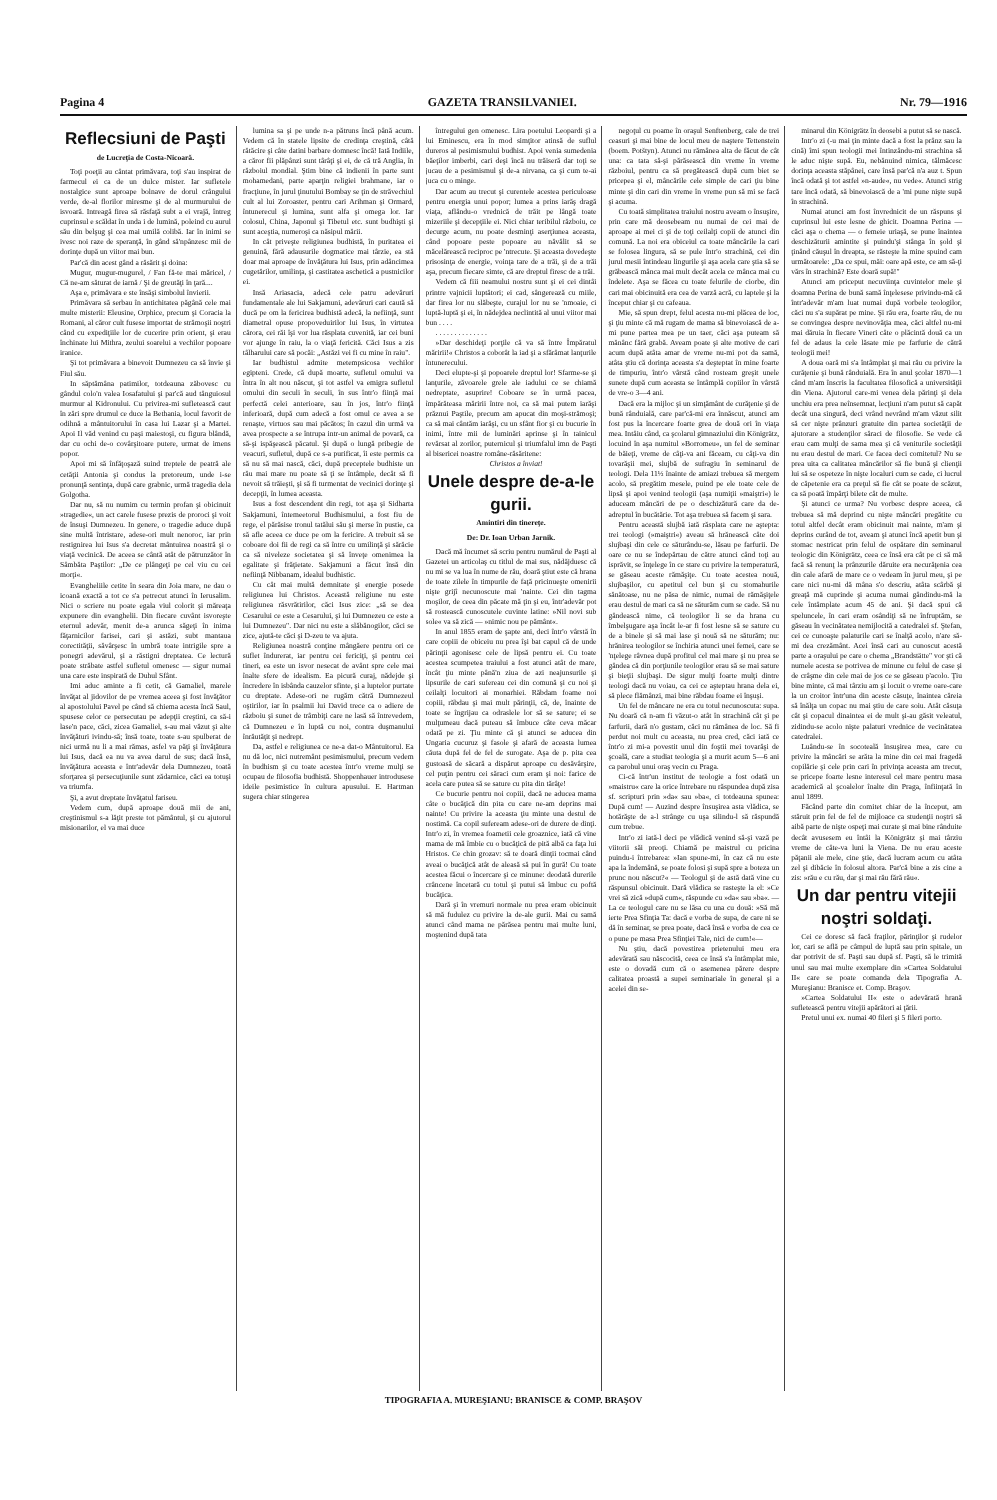Pagina 4 GAZETA TRANSILVANIEI. Nr. 79—1916
Reflecsiuni de Paşti
de Lucreţia de Costa-Nicoară.
Toţi poeţii au cântat primăvara, toţi s'au inspirat de farmecul ei ca de un dulce mister. Iar sufletele nostalgice sunt aproape bolnave de dorul crângului verde, de-al florilor miresme şi de al murmurului de isvoară. Intreagă firea să răsfaţă subt a ei vrajă, întreg cuprinsul e scăldat în unda i de lumină, poleind cu aurul său din belşug şi cea mai umilă colibă. Iar în inimi se ivesc noi raze de speranţă, în gând să'npânzesc mii de dorinţe după un viitor mai bun.
Par'că din acest gând a răsărit şi doina:
Mugur, mugur-mugurel, / Fan fă-te mai măricel, / Că ne-am săturat de iarnă / Şi de greutăţi în ţară....
Aşa e, primăvara e ste însăşi simbolul învierii.
Primăvara să serbau în antichitatea păgână cele mai multe misterii: Eleusine, Orphice, precum şi Coracia la Romani, al căror cult fusese importat de strămoşii noştri când cu expediţiile lor de cucerire prin orient, şi erau închinate lui Mithra, zeului soarelui a vechilor popoare iranice.
Şi tot primăvara a binevoit Dumnezeu ca să învie şi Fiul său.
In săptămâna patimilor, totdeauna zăbovesc cu gândul colo'n valea Iosafatului şi par'că aud tânguiosul murmur al Kidronului. Cu privirea-mi sufletească caut în zări spre drumul ce duce la Bethania, locul favorit de odihnă a mântuitorului în casa lui Lazar şi a Martei. Apoi Il văd venind cu paşi maiestoşi, cu figura blândă, dar cu ochi de-o covârşitoare putere, urmat de imens popor.
Apoi mi să înfăţoşază suind treptele de peatră ale cetăţii Antonia şi condus la pretoreum, unde i-se pronunţă sentinţa, după care grabnic, urmă tragedia dela Golgotha.
Dar nu, să nu numim cu termin profan şi obicinuit »tragedie«, un act carele fusese prezis de proroci şi voit de însuşi Dumnezeu. In genere, o tragedie aduce după sine multă întristare, adese-ori mult nenoroc, iar prin restignirea lui Isus s'a decretat mântuirea noastră şi o viaţă vecinică. De aceea se cântă atât de pătrunzător în Sâmbăta Paştilor: „De ce plângeţi pe cel viu cu cei morţi«.
Evangheliile cetite în seara din Joia mare, ne dau o icoană exactă a tot ce s'a petrecut atunci în Ierusalim. Nici o scriere nu poate egala viul colorit şi măreaţa expunere din evanghelii. Din fiecare cuvânt isvoreşte eternul adevăr, menit de-a arunca săgeţi în inima făţarnicilor farisei, cari şi astăzi, subt mantaua corectităţii, săvârşesc în umbră toate intrigile spre a ponegri adevărul, şi a răstigni dreptatea. Ce lectură poate străbate astfel sufletul omenesc — sigur numai una care este inspirată de Duhul Sfânt.
Imi aduc aminte a fi cetit, că Gamaliel, marele învăţat al jidovilor de pe vremea aceea şi fost învăţător al apostolului Pavel pe când să chiema acesta încă Saul, spusese celor ce persecutau pe adepţii creştini, ca să-i lase'n pace, căci, zicea Gamaliel, s-au mai văzut şi alte învăţături ivindu-să; însă toate, toate s-au spulberat de nici urmă nu li a mai rămas, asfel va păţi şi învăţătura lui Isus, dacă ea nu va avea darul de sus; dacă însă, învăţătura aceasta e într'adevăr dela Dumnezeu, toată sforţarea şi persecuţiunile sunt zădarnice, căci ea totuşi va triumfa.
Şi, a avut dreptate învăţatul fariseu.
Vedem cum, după aproape două mii de ani, creştinismul s-a lăţit preste tot pământul, şi cu ajutorul misionarilor, el va mai duce
lumina sa şi pe unde n-a pătruns încă până acum. Vedem că în statele lipsite de credinţa creştină, câtă rătăcire şi câte datini barbare domnesc încă! Iată Indiile, a căror fii plăpânzi sunt târâţi şi ei, de că tră Anglia, în războiul mondial. Ştim bine că indienii în parte sunt mohamedani, parte aparţin religiei brahmane, iar o fracţiune, în jurul ţinutului Bombay se ţin de străvechiul cult al lui Zoroaster, pentru cari Arihman şi Ormard, întunerecul şi lumina, sunt alfa şi omega lor. Iar colosul, China, Japonul şi Tibetul etc. sunt budhişti şi sunt aceştia, numeroşi ca năsipul mării.
In cât priveşte religiunea budhistă, în puritatea ei genuină, fără adausurile dogmatice mai târzie, ea stă doar mai aproape de învăţătura lui Isus, prin adâncimea cugetărilor, umilinţa, şi castitatea aschetică a pustnicilor ei.
Insă Ariasacia, adecă cele patru adevăruri fundamentale ale lui Sakjamuni, adevăruri cari caută să ducă pe om la fericirea budhistă adecă, la nefiinţă, sunt diametral opuse propoveduirilor lui Isus, în virtutea cărora, cei răi îşi vor lua răsplata cuvenită, iar cei buni vor ajunge în raiu, la o viaţă fericită. Căci Isus a zis tâlharului care să pocăi: „Astăzi vei fi cu mine în raiu".
Iar budhistul admite metempsicosa vechilor egipteni. Crede, că după moarte, sufletul omului va întra în alt nou născut, şi tot astfel va emigra sufletul omului din seculi în seculi, în sus într'o fiinţă mai perfectă celei anterioare, sau în jos, într'o fiinţă inferioară, după cum adecă a fost omul ce avea a se renaşte, virtuos sau mai păcătos; în cazul din urmă va avea prospecte a se întrupa intr-un animal de povară, ca să-şi ispăşească păcatul. Şi după o lungă pribegie de veacuri, sufletul, după ce s-a purificat, îi este permis ca să nu să mai nască, căci, după preceptele budhiste un rău mai mare nu poate să ţi se întâmple, decât să fi nevoit să trăieşti, şi să fi turmentat de vecinici dorinţe şi decepţii, în lumea aceasta.
Isus a fost descendent din regi, tot aşa şi Sidharta Sakjamuni, întemeetorul Budhismului, a fost fiu de rege, el părăsise tronul tatălui său şi merse în pustie, ca să afle aceea ce duce pe om la fericire. A trebuit să se coboare doi fii de regi ca să între cu umilinţă şi sărăcie ca să niveleze societatea şi să înveţe omenimea la egalitate şi frăţietate. Sakjamuni a făcut însă din nefiinţă Nibbanam, idealul budhistic.
Cu cât mai multă demnitate şi energie posede religiunea lui Christos. Această religiune nu este religiunea răsvrătirilor, căci Isus zice: „să se dea Cesarului ce este a Cesarului, şi lui Dumnezeu ce este a lui Dumnezeu". Dar nici nu este a slăbănogilor, căci se zice, ajută-te căci şi D-zeu te va ajuta.
Religiunea noastră conţine mângăere pentru ori ce suflet îndurerat, iar pentru cei fericiţi, şi pentru cei tineri, ea este un isvor nesecat de avânt spre cele mai înalte sfere de idealism. Ea picură curaj, nădejde şi încredere în isbânda cauzelor sfinte, şi a luptelor purtate cu dreptate. Adese-ori ne rugăm cătră Dumnezeul oştirilor, iar în psalmii lui David trece ca o adiere de războiu şi sunet de trâmbiţi care ne lasă să întrevedem, că Dumnezeu e în luptă cu noi, contra duşmanului înrăutăţit şi nedrept.
Da, astfel e religiunea ce ne-a dat-o Mântuitorul. Ea nu dă loc, nici nutremânt pesimismului, precum vedem în budhism şi cu toate acestea într'o vreme mulţi se ocupau de filosofia budhistă. Shoppenhauer introdusese ideile pesimistice în cultura apusului. E. Hartman sugera chiar stingerea
întregului gen omenesc. Lira poetului Leopardi şi a lui Eminescu, era în mod simţitor atinsă de suflul dureros al pesimismului budhist. Apoi venia sumedenia băeţilor imberbi, cari deşi încă nu trăiseră dar toţi se jucau de a pesimismul şi de-a nirvana, ca şi cum te-ai juca cu o minge.
Dar acum au trecut şi curentele acestea periculoase pentru energia unui popor; lumea a prins iarăş dragă viaţa, aflându-o vrednică de trăit pe lângă toate mizeriile şi decepţiile ei. Nici chiar teribilul războiu, ce decurge acum, nu poate desminţi aserţiunea aceasta, când popoare peste popoare au năvălit să se măcelărească reciproc pe 'ntrecute. Şi aceasta dovedeşte prisosinţa de energie, voinţa tare de a trăi, şi de a trăi aşa, precum fiecare simte, că are dreptul firesc de a trăi.
Vedem că fiii neamului nostru sunt şi ei cei dintâi printre vajnicii luptători; ei cad, sângerează cu miile, dar firea lor nu slăbeşte, curajul lor nu se 'nmoaie, ci luptă-luptă şi ei, în nădejdea neclintită al unui viitor mai bun . . . .
. . . . . . . . . . . . . .
»Dar deschideţi porţile că va să între Împăratul măririi!« Christos a coborât la iad şi a sfărâmat lanţurile întunerecului.
Deci elupte-şi şi popoarele dreptul lor! Sfarme-se şi lanţurile, zăvoarele grele ale iadului ce se chiamă nedreptate, asuprire! Coboare se în urmă pacea, împărăteasa măririi între noi, ca să mai putem iarăşi prăznui Paştile, precum am apucat din moşi-strămoşi; ca să mai cântăm iarăşi, cu un sfânt fior şi cu bucurie în inimi, între mii de luminări aprinse şi în tainicul revărsat al zorilor, puternicul şi triumfalul imn de Paşti al bisericei noastre române-răsăritene:
Christos a înviat!
Unele despre de-a-le gurii.
Amintiri din tinereţe.
De: Dr. Ioan Urban Jarnik.
Dacă mă încumet să scriu pentru numărul de Paşti al Gazetei un articolaş cu titlul de mai sus, nădăjduesc că nu mi se va lua în nume de rău, doară ştiut este că hrana de toate zilele în timpurile de faţă pricinueşte omenirii nişte grijî necunoscute mai 'nainte. Cei din tagma moşilor, de ceea din păcate mă ţin şi eu, într'adevăr pot să rostească cunoscutele cuvinte latine: »Nil novi sub sole« va să zică — »nimic nou pe pământ«.
In anul 1855 eram de şapte ani, deci într'o vârstă în care copiii de obiceiu nu prea îşi bat capul că de unde părinţii agonisesc cele de lipsă pentru ei. Cu toate acestea scumpetea traiului a fost atunci atât de mare, încât ţiu minte până'n ziua de azi neajunsurile şi lipsurile de cari sufereau cei din comună şi cu noi şi ceilalţi locuitori ai monarhiei. Răbdam foame noi copiii, răbdau şi mai mult părinţii, că, de, înainte de toate se îngrijau ca odraslele lor să se sature; ei se mulţumeau dacă puteau să îmbuce câte ceva măcar odată pe zi. Ţiu minte că şi atunci se aducea din Ungaria cucuruz şi fasole şi afară de aceasta lumea căuta după fel de fel de surogate. Aşa de p. pita cea gustoasă de săcară a dispărut aproape cu desăvârşire, cel puţin pentru cei săraci cum eram şi noi: farice de acela care putea să se sature cu pita din tărâţe!
Ce bucurie pentru noi copiii, dacă ne aducea mama câte o bucăţică din pita cu care ne-am deprins mai nainte! Cu privire la aceasta ţiu minte una destul de nostimă. Ca copil sufeream adese-ori de durere de dinţi. Intr'o zi, în vremea foametii cele groaznice, iată că vine mama de mă îmbie cu o bucăţică de pită albă ca faţa lui Hristos. Ce chin grozav: să te doară dinţii tocmai când aveai o bucăţică atât de aleasă să pui în gură! Cu toate acestea făcui o încercare şi ce minune: deodată durerile crâncene încetară cu totul şi putui să îmbuc cu poftă bucăţica.
Dară şi în vremuri normale nu prea eram obicinuit să mă fudulez cu privire la de-ale gurii. Mai cu samă atunci când mama ne părăsea pentru mai multe luni, moştenind după tata
negoţul cu poame în oraşul Senftenberg, cale de trei ceasuri şi mai bine de locul meu de naştere Tettenstein (boem. Potštyn). Atunci nu rămânea alta de făcut de cât una: ca tata să-şi părăsească din vreme în vreme războiul, pentru ca să pregătească după cum biet se pricepea şi el, mâncările cele simple de cari ţiu bine minte şi din cari din vreme în vreme pun să mi se facă şi acuma.
Cu toată simplitatea traiului nostru aveam o însuşire, prin care mă deosebeam nu numai de cei mai de aproape ai mei ci şi de toţi ceilalţi copii de atunci din comună. La noi era obiceiul ca toate mâncările la cari se folosea lingura, să se pule într'o strachină, cei din jurul mesii întindeau lingurile şi aşa acela care ştia să se grăbească mânca mai mult decât acela ce mânca mai cu îndelete. Aşa se făcea cu toate felurile de ciorbe, din cari mai obicinuită era cea de varză acră, cu laptele şi la început chiar şi cu cafeaua.
Mie, să spun drept, felul acesta nu-mi plăcea de loc, şi ţiu minte că mă rugam de mama să binevoiască de a-mi pune partea mea pe un taer, căci aşa puteam să mănânc fără grabă. Aveam poate şi alte motive de cari acum după atâta amar de vreme nu-mi pot da samă, atâta ştiu că dorinţa aceasta s'a deşteptat în mine foarte de timpuriu, într'o vârstă când rosteam greşit unele sunete după cum aceasta se întâmplă copiilor în vârstă de vre-o 3—4 ani.
Dacă era la mijloc şi un simţământ de curăţenie şi de bună rânduială, care par'că-mi era înnăscut, atunci am fost pus la încercare foarte grea de două ori în viaţa mea. Intâiu când, ca şcolarul gimnaziului din Königrätz, locuind în aşa numitul »Borromeu«, un fel de seminar de băieţi, vreme de câţi-va ani făceam, cu câţi-va din tovarăşii mei, slujbă de sufragiu în seminarul de teologi. Dela 11½ înainte de amiazi trebuea să mergem acolo, să pregătim mesele, puind pe ele toate cele de lipsă şi apoi venind teologii (aşa numiţii »maiştri«) le aduceam mâncări de pe o deschizătură care da de-adreptul în bucătărie. Tot aşa trebuea să facem şi sara.
Pentru această slujbă iată răsplata care ne aştepta: trei teologi (»maiştri«) aveau să hrănească câte doi slujbaşi din cele ce săturându-se, lăsau pe farfurii. De oare ce nu se îndepărtau de către atunci când toţi au isprăvit, se înţelege în ce stare cu privire la temperatură, se găseau aceste rămăşiţe. Cu toate acestea nouă, slujbaşilor, cu apetitul cel bun şi cu stomahurile sănătoase, nu ne păsa de nimic, numai de rămăşiţele erau destul de mari ca să ne săturăm cum se cade. Să nu gândească nime, că teologilor li se da hrana cu îmbelşugare aşa încât le-ar fi fost lesne să se sature cu de a binele şi să mai lase şi nouă să ne săturăm; nu: hrănirea teologilor se închiria atunci unei femei, care se 'nţelege râvnea după profitul cel mai mare şi nu prea se gândea că din porţiunile teologilor erau să se mai sature şi bieţii slujbaşi. De sigur mulţi foarte mulţi dintre teologi dacă nu voiau, ca cei ce aşteptau hrana dela ei, să plece flămânzi, mai bine răbdau foame ei înşuşi.
Un fel de mâncare ne era cu totul necunoscuta: supa. Nu doară că n-am fi văzut-o atât în strachină cât şi pe farfurii, dară n'o gustam, căci nu rămânea de loc. Să fi perdut noi mult cu aceasta, nu prea cred, căci iată ce într'o zi mi-a povestit unul din foştii mei tovarăşi de şcoală, care a studiat teologia şi a murit acum 5—6 ani ca parohul unui oraş vecin cu Praga.
Ci-că într'un institut de teologie a fost odată un »maistru« care la orice întrebare nu răspundea după zisa sf. scripturi prin »da« sau »ba«, ci totdeauna spunea: După cum! — Auzind despre însuşirea asta vlădica, se hotărăşte de a-l strânge cu uşa silindu-l să răspundă cum trebue.
Intr'o zi iată-l deci pe vlădică venind să-şi vază pe viitorii săi preoţi. Chiamă pe maistrul cu pricina puindu-i întrebarea: »Ian spune-mi, în caz că nu este apa la îndemână, se poate folosi şi supă spre a boteza un prunc nou născut?« — Teologul şi de astă dată vine cu răspunsul obicinuit. Dară vlădica se rasteşte la el: »Ce vrei să zică »după cum«, răspunde cu »da« sau »ba«. — La ce teologul care nu se lăsa cu una cu două: »Să mă ierte Prea Sfinţia Ta: dacă e vorba de supa, de care ni se dă în seminar, se prea poate, dacă însă e vorba de cea ce o pune pe masa Prea Sfinţiei Tale, nici de cum!«—
Nu ştiu, dacă povestirea prietenului meu era adevărată sau născocită, ceea ce însă s'a întâmplat mie, este o dovadă cum că o asemenea părere despre calitatea proastă a supei seminariale în general şi a acelei din se-
minarul din Königrätz în deosebi a putut să se nască.
Intr'o zi (-u mai ţin minte dacă a fost la prânz sau la cină) îmi spun teologii mei întinzându-mi strachina să le aduc nişte supă. Eu, nebănuind nimica, tălmăcesc dorinţa aceasta stăpânei, care însă par'că n'a auz t. Spun încă odată şi tot astfel »n-aude«, nu vede«. Atunci strig tare încă odată, să binevoiască de a 'mi pune nişte supă în strachină.
Numai atunci am fost învrednicit de un răspuns şi cuprinsul lui este lesne de ghicit. Doamna Perina — căci aşa o chema — o femeie uriaşă, se pune înaintea deschizăturii amintite şi puindu'şi stânga în şold şi ţinând căuşul în dreapta, se răsteşte la mine spuind cam următoarele: „Da ce spui, măi: oare apă este, ce am să-ţi vărs în strachină? Este doară supă!"
Atunci am priceput necuviinţa cuvintelor mele şi doamna Perina de bună samă înţelesese privindu-mă că într'adevăr m'am luat numai după vorbele teologilor, căci nu s'a supărat pe mine. Şi rău era, foarte rău, de nu se convingea despre nevinovăţia mea, căci altfel nu-mi mai dăruia în fiecare Vineri câte o plăcintă două ca un fel de adaus la cele lăsate mie pe farfurie de cătră teologii mei!
A doua oară mi s'a întâmplat şi mai rău cu privire la curăţenie şi bună rânduială. Era în anul şcolar 1870—1 când m'am înscris la facultatea filosofică a universităţii din Viena. Ajutorul care-mi venea dela părinţi şi dela unchiu era prea neînsemnat, lecţiuni n'am putut să capăt decât una singură, deci vrând nevrând m'am văzut silit să cer nişte prânzuri gratuite din partea societăţii de ajutorare a studenţilor săraci de filosofie. Se vede că erau cam mulţi de sama mea şi că veniturile societăţii nu erau destul de mari. Ce facea deci comitetul? Nu se prea uita ca calitatea mâncărilor să fie bună şi clienţii lui să se ospeteze în nişte localuri cum se cade, ci lucrul de căpetenie era ca preţul să fie cât se poate de scăzut, ca să poată împărţi bilete cât de multe.
Şi atunci ce urma? Nu vorbesc despre aceea, că trebuea să mă deprind cu nişte mâncări pregătite cu totul altfel decât eram obicinuit mai nainte, m'am şi deprins curând de tot, aveam şi atunci încă apetit bun şi stomac nestricat prin felul de ospătare din seminarul teologic din Königrätz, ceea ce însă era cât pe ci să mă facă să renunţ la prânzurile dăruite era necurăţenia cea din cale afară de mare ce o vedeam în jurul meu, şi pe care nici nu-mi dă mâna s'o descriu, atâta scârbă şi greaţă mă cuprinde şi acuma numai gândindu-mă la cele întâmplate acum 45 de ani. Şi dacă spui că speluncele, în cari eram osândiţi să ne înfruptăm, se găseau în vecinătatea nemijlocită a catedralei sf. Ştefan, cei ce cunoaşte palaturile cari se înalţă acolo, n'are să-mi dea crezământ. Acei însă cari au cunoscut acestă parte a oraşului pe care o chema „Brandstätte" vor şti că numele acesta se potrivea de minune cu felul de case şi de crâşme din cele mai de jos ce se găseau p'acolo. Ţiu bine minte, că mai târziu am şi locuit o vreme oare-care la un croitor într'una din aceste căsuţe, înaintea căreia să înălţa un copac nu mai ştiu de care soiu. Atât căsuţa cât şi copacul dinaintea ei de mult şi-au găsit veleatul, zidindu-se acolo nişte palaturi vrednice de vecinătatea catedralei.
Luându-se în socoteală însuşirea mea, care cu privire la mâncări se arăta la mine din cei mai fragedă copilărie şi cele prin cari în privinţa aceasta am trecut, se pricepe foarte lesne interesul cel mare pentru masa academică al şcoalelor înalte din Praga, înfiinţată în anul 1899.
Făcând parte din comitet chiar de la început, am stăruit prin fel de fel de mijloace ca studenţii noştri să aibă parte de nişte ospeţi mai curate şi mai bine rânduite decât avusesem eu întâi la Königrätz şi mai târziu vreme de câte-va luni la Viena. De nu erau aceste păţanii ale mele, cine ştie, dacă lucram acum cu atâta zel şi dibăcie în folosul altora. Par'că bine a zis cine a zis: »rău e cu rău, dar şi mai rău fără rău«.
Un dar pentru vitejii noştri soldaţi.
Cei ce doresc să facă fraţilor, părinţilor şi rudelor lor, cari se află pe câmpul de luptă sau prin spitale, un dar potrivit de sf. Paşti sau după sf. Paşti, să le trimită unul sau mai multe exemplare din »Cartea Soldatului II« care se poate comanda dela Tipografia A. Mureşianu: Branisce et. Comp. Braşov.
»Cartea Soldatului II« este o adevărată hrană sufletească pentru vitejii apărători ai ţării.
Pretul unui ex. numai 40 fileri şi 5 fileri porto.
TIPOGRAFIA A. MUREŞIANU: BRANISCE & COMP. BRAŞOV